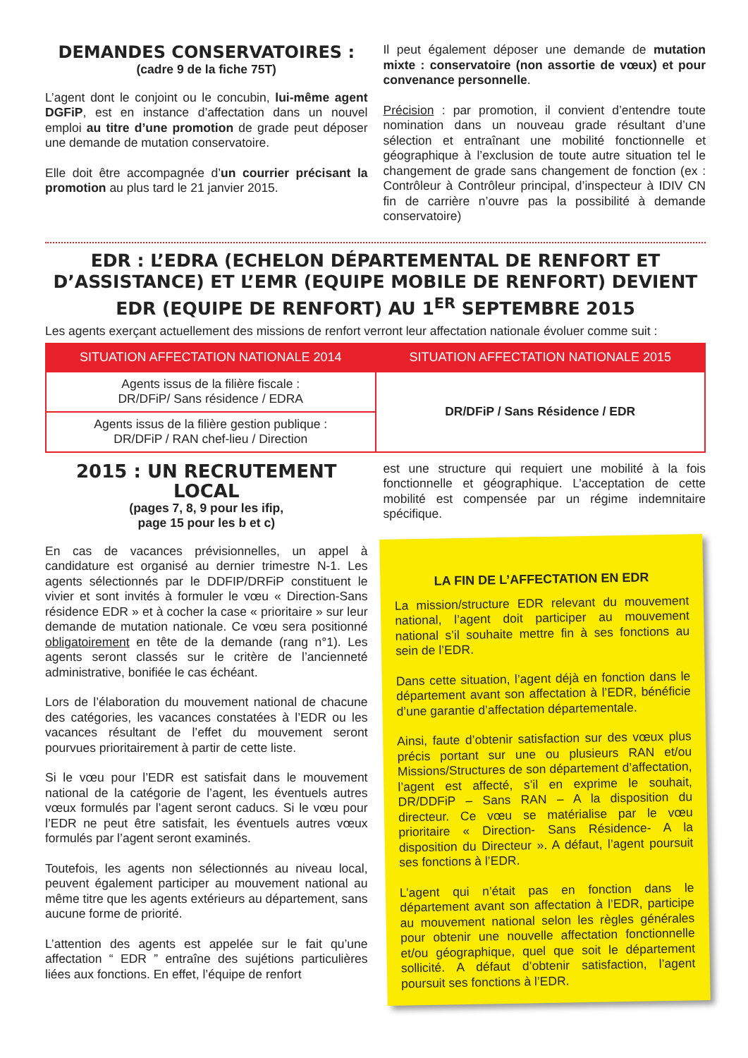DEMANDES CONSERVATOIRES :
(cadre 9 de la fiche 75T)
L’agent dont le conjoint ou le concubin, lui-même agent DGFiP, est en instance d’affectation dans un nouvel emploi au titre d’une promotion de grade peut déposer une demande de mutation conservatoire.
Elle doit être accompagnée d’un courrier précisant la promotion au plus tard le 21 janvier 2015.
Il peut également déposer une demande de mutation mixte : conservatoire (non assortie de vœux) et pour convenance personnelle.
Précision : par promotion, il convient d’entendre toute nomination dans un nouveau grade résultant d’une sélection et entraînant une mobilité fonctionnelle et géographique à l’exclusion de toute autre situation tel le changement de grade sans changement de fonction (ex : Contrôleur à Contrôleur principal, d’inspecteur à IDIV CN fin de carrière n’ouvre pas la possibilité à demande conservatoire)
EDR : L’EDRA (ECHELON DÉPARTEMENTAL DE RENFORT ET D’ASSISTANCE) ET L’EMR (EQUIPE MOBILE DE RENFORT) DEVIENT EDR (EQUIPE DE RENFORT) AU 1<sup>ER</sup> SEPTEMBRE 2015
Les agents exerçant actuellement des missions de renfort verront leur affectation nationale évoluer comme suit :
| SITUATION AFFECTATION NATIONALE 2014 | SITUATION AFFECTATION NATIONALE 2015 |
| --- | --- |
| Agents issus de la filière fiscale : DR/DFiP/ Sans résidence / EDRA | DR/DFiP / Sans Résidence / EDR |
| Agents issus de la filière gestion publique : DR/DFiP / RAN chef-lieu / Direction | |
2015 : UN RECRUTEMENT LOCAL
(pages 7, 8, 9 pour les ifip,
page 15 pour les b et c)
En cas de vacances prévisionnelles, un appel à candidature est organisé au dernier trimestre N-1. Les agents sélectionnés par le DDFIP/DRFiP constituent le vivier et sont invités à formuler le vœu « Direction-Sans résidence EDR » et à cocher la case « prioritaire » sur leur demande de mutation nationale. Ce vœu sera positionné obligatoirement en tête de la demande (rang n°1). Les agents seront classés sur le critère de l’ancienneté administrative, bonifiée le cas échéant.
Lors de l’élaboration du mouvement national de chacune des catégories, les vacances constatées à l’EDR ou les vacances résultant de l’effet du mouvement seront pourvues prioritairement à partir de cette liste.
Si le vœu pour l’EDR est satisfait dans le mouvement national de la catégorie de l’agent, les éventuels autres vœux formulés par l’agent seront caducs. Si le vœu pour l’EDR ne peut être satisfait, les éventuels autres vœux formulés par l’agent seront examinés.
Toutefois, les agents non sélectionnés au niveau local, peuvent également participer au mouvement national au même titre que les agents extérieurs au département, sans aucune forme de priorité.
L’attention des agents est appelée sur le fait qu’une affectation “ EDR ” entraîne des sujétions particulières liées aux fonctions. En effet, l’équipe de renfort
est une structure qui requiert une mobilité à la fois fonctionnelle et géographique. L’acceptation de cette mobilité est compensée par un régime indemnitaire spécifique.
LA FIN DE L’AFFECTATION EN EDR
La mission/structure EDR relevant du mouvement national, l’agent doit participer au mouvement national s’il souhaite mettre fin à ses fonctions au sein de l’EDR.
Dans cette situation, l’agent déjà en fonction dans le département avant son affectation à l’EDR, bénéficie d’une garantie d’affectation départementale.
Ainsi, faute d’obtenir satisfaction sur des vœux plus précis portant sur une ou plusieurs RAN et/ou Missions/Structures de son département d’affectation, l’agent est affecté, s’il en exprime le souhait, DR/DDFiP – Sans RAN – A la disposition du directeur. Ce vœu se matérialise par le vœu prioritaire « Direction- Sans Résidence- A la disposition du Directeur ». A défaut, l’agent poursuit ses fonctions à l’EDR.
L’agent qui n’était pas en fonction dans le département avant son affectation à l’EDR, participe au mouvement national selon les règles générales pour obtenir une nouvelle affectation fonctionnelle et/ou géographique, quel que soit le département sollicité. A défaut d’obtenir satisfaction, l’agent poursuit ses fonctions à l’EDR.